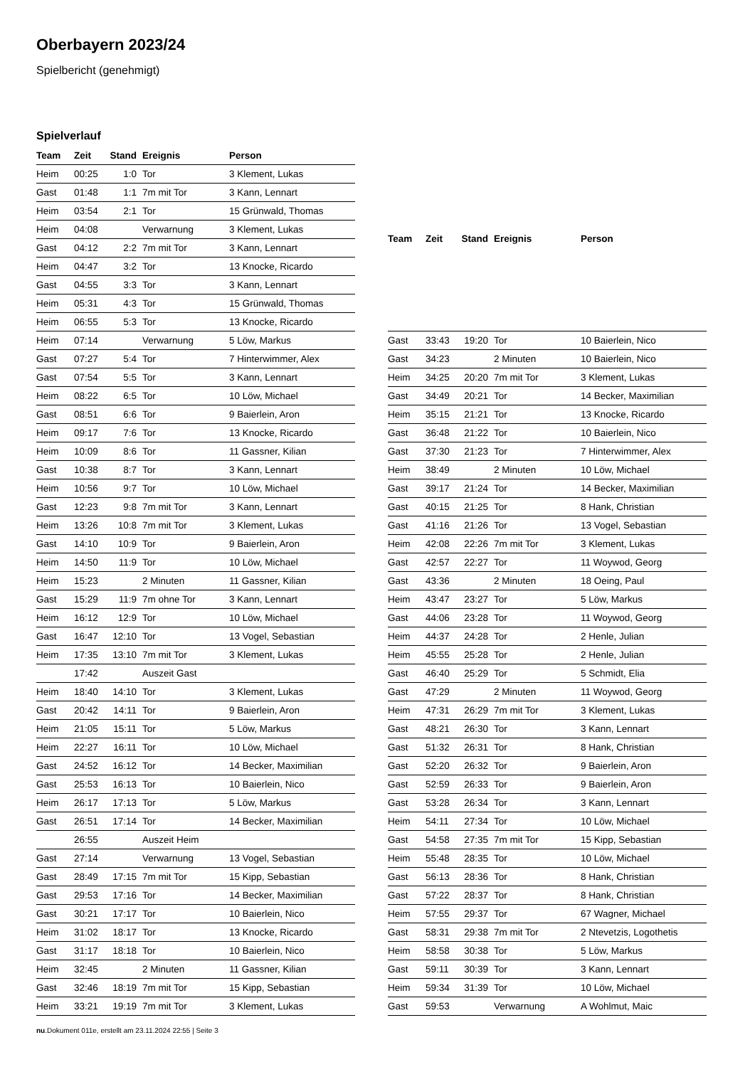Oberbayern 2023/24
Spielbericht (genehmigt)
Spielverlauf
| Team | Zeit | Stand | Ereignis | Person |
| --- | --- | --- | --- | --- |
| Heim | 00:25 | 1:0 | Tor | 3 Klement, Lukas |
| Gast | 01:48 | 1:1 | 7m mit Tor | 3 Kann, Lennart |
| Heim | 03:54 | 2:1 | Tor | 15 Grünwald, Thomas |
| Heim | 04:08 | | Verwarnung | 3 Klement, Lukas |
| Gast | 04:12 | 2:2 | 7m mit Tor | 3 Kann, Lennart |
| Heim | 04:47 | 3:2 | Tor | 13 Knocke, Ricardo |
| Gast | 04:55 | 3:3 | Tor | 3 Kann, Lennart |
| Heim | 05:31 | 4:3 | Tor | 15 Grünwald, Thomas |
| Heim | 06:55 | 5:3 | Tor | 13 Knocke, Ricardo |
| Heim | 07:14 | | Verwarnung | 5 Löw, Markus |
| Gast | 07:27 | 5:4 | Tor | 7 Hinterwimmer, Alex |
| Gast | 07:54 | 5:5 | Tor | 3 Kann, Lennart |
| Heim | 08:22 | 6:5 | Tor | 10 Löw, Michael |
| Gast | 08:51 | 6:6 | Tor | 9 Baierlein, Aron |
| Heim | 09:17 | 7:6 | Tor | 13 Knocke, Ricardo |
| Heim | 10:09 | 8:6 | Tor | 11 Gassner, Kilian |
| Gast | 10:38 | 8:7 | Tor | 3 Kann, Lennart |
| Heim | 10:56 | 9:7 | Tor | 10 Löw, Michael |
| Gast | 12:23 | 9:8 | 7m mit Tor | 3 Kann, Lennart |
| Heim | 13:26 | 10:8 | 7m mit Tor | 3 Klement, Lukas |
| Gast | 14:10 | 10:9 | Tor | 9 Baierlein, Aron |
| Heim | 14:50 | 11:9 | Tor | 10 Löw, Michael |
| Heim | 15:23 | | 2 Minuten | 11 Gassner, Kilian |
| Gast | 15:29 | 11:9 | 7m ohne Tor | 3 Kann, Lennart |
| Heim | 16:12 | 12:9 | Tor | 10 Löw, Michael |
| Gast | 16:47 | 12:10 | Tor | 13 Vogel, Sebastian |
| Heim | 17:35 | 13:10 | 7m mit Tor | 3 Klement, Lukas |
| | 17:42 | | Auszeit Gast | |
| Heim | 18:40 | 14:10 | Tor | 3 Klement, Lukas |
| Gast | 20:42 | 14:11 | Tor | 9 Baierlein, Aron |
| Heim | 21:05 | 15:11 | Tor | 5 Löw, Markus |
| Heim | 22:27 | 16:11 | Tor | 10 Löw, Michael |
| Gast | 24:52 | 16:12 | Tor | 14 Becker, Maximilian |
| Gast | 25:53 | 16:13 | Tor | 10 Baierlein, Nico |
| Heim | 26:17 | 17:13 | Tor | 5 Löw, Markus |
| Gast | 26:51 | 17:14 | Tor | 14 Becker, Maximilian |
| | 26:55 | | Auszeit Heim | |
| Gast | 27:14 | | Verwarnung | 13 Vogel, Sebastian |
| Gast | 28:49 | 17:15 | 7m mit Tor | 15 Kipp, Sebastian |
| Gast | 29:53 | 17:16 | Tor | 14 Becker, Maximilian |
| Gast | 30:21 | 17:17 | Tor | 10 Baierlein, Nico |
| Heim | 31:02 | 18:17 | Tor | 13 Knocke, Ricardo |
| Gast | 31:17 | 18:18 | Tor | 10 Baierlein, Nico |
| Heim | 32:45 | | 2 Minuten | 11 Gassner, Kilian |
| Gast | 32:46 | 18:19 | 7m mit Tor | 15 Kipp, Sebastian |
| Heim | 33:21 | 19:19 | 7m mit Tor | 3 Klement, Lukas |
| Team | Zeit | Stand | Ereignis | Person |
| --- | --- | --- | --- | --- |
| Gast | 33:43 | 19:20 | Tor | 10 Baierlein, Nico |
| Gast | 34:23 | | 2 Minuten | 10 Baierlein, Nico |
| Heim | 34:25 | 20:20 | 7m mit Tor | 3 Klement, Lukas |
| Gast | 34:49 | 20:21 | Tor | 14 Becker, Maximilian |
| Heim | 35:15 | 21:21 | Tor | 13 Knocke, Ricardo |
| Gast | 36:48 | 21:22 | Tor | 10 Baierlein, Nico |
| Gast | 37:30 | 21:23 | Tor | 7 Hinterwimmer, Alex |
| Heim | 38:49 | | 2 Minuten | 10 Löw, Michael |
| Gast | 39:17 | 21:24 | Tor | 14 Becker, Maximilian |
| Gast | 40:15 | 21:25 | Tor | 8 Hank, Christian |
| Gast | 41:16 | 21:26 | Tor | 13 Vogel, Sebastian |
| Heim | 42:08 | 22:26 | 7m mit Tor | 3 Klement, Lukas |
| Gast | 42:57 | 22:27 | Tor | 11 Woywod, Georg |
| Gast | 43:36 | | 2 Minuten | 18 Oeing, Paul |
| Heim | 43:47 | 23:27 | Tor | 5 Löw, Markus |
| Gast | 44:06 | 23:28 | Tor | 11 Woywod, Georg |
| Heim | 44:37 | 24:28 | Tor | 2 Henle, Julian |
| Heim | 45:55 | 25:28 | Tor | 2 Henle, Julian |
| Gast | 46:40 | 25:29 | Tor | 5 Schmidt, Elia |
| Gast | 47:29 | | 2 Minuten | 11 Woywod, Georg |
| Heim | 47:31 | 26:29 | 7m mit Tor | 3 Klement, Lukas |
| Gast | 48:21 | 26:30 | Tor | 3 Kann, Lennart |
| Gast | 51:32 | 26:31 | Tor | 8 Hank, Christian |
| Gast | 52:20 | 26:32 | Tor | 9 Baierlein, Aron |
| Gast | 52:59 | 26:33 | Tor | 9 Baierlein, Aron |
| Gast | 53:28 | 26:34 | Tor | 3 Kann, Lennart |
| Heim | 54:11 | 27:34 | Tor | 10 Löw, Michael |
| Gast | 54:58 | 27:35 | 7m mit Tor | 15 Kipp, Sebastian |
| Heim | 55:48 | 28:35 | Tor | 10 Löw, Michael |
| Gast | 56:13 | 28:36 | Tor | 8 Hank, Christian |
| Gast | 57:22 | 28:37 | Tor | 8 Hank, Christian |
| Heim | 57:55 | 29:37 | Tor | 67 Wagner, Michael |
| Gast | 58:31 | 29:38 | 7m mit Tor | 2 Ntevetzis, Logothetis |
| Heim | 58:58 | 30:38 | Tor | 5 Löw, Markus |
| Gast | 59:11 | 30:39 | Tor | 3 Kann, Lennart |
| Heim | 59:34 | 31:39 | Tor | 10 Löw, Michael |
| Gast | 59:53 | | Verwarnung | A Wohlmut, Maic |
nu.Dokument 011e, erstellt am 23.11.2024 22:55 | Seite 3